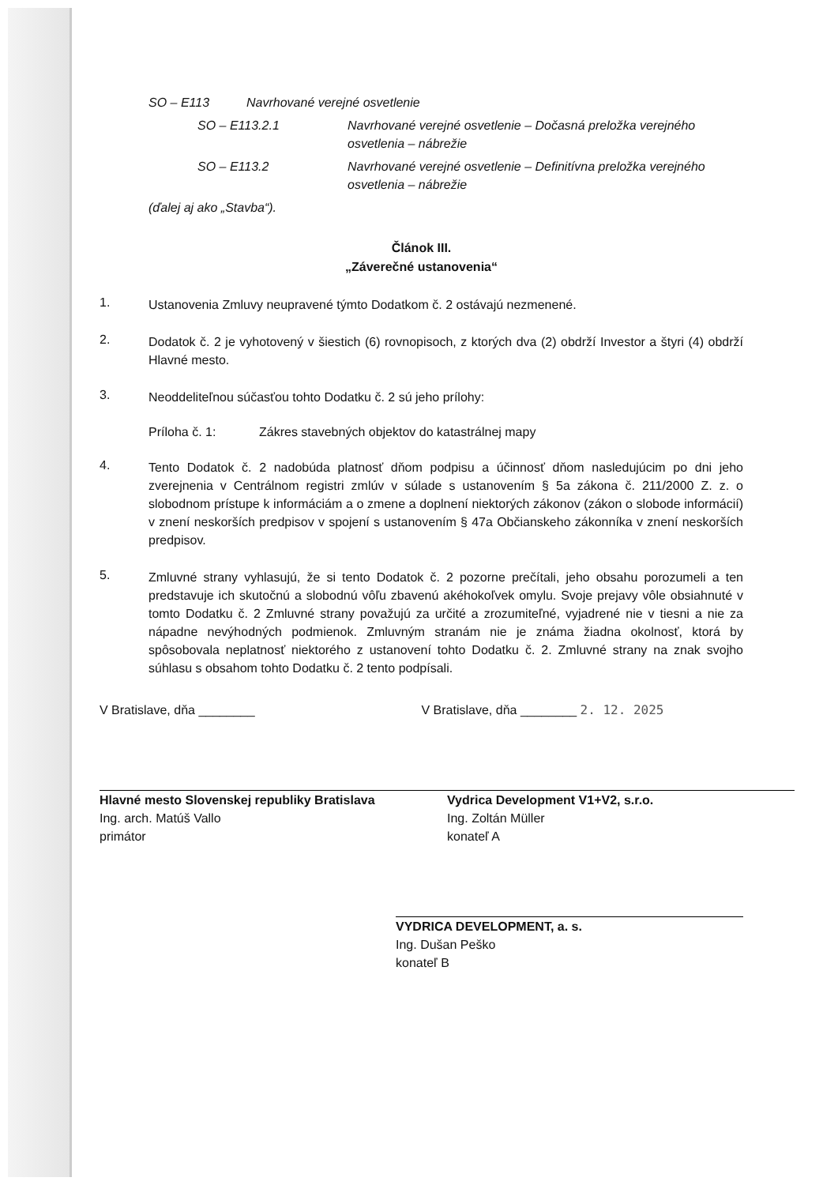SO – E113 Navrhované verejné osvetlenie
SO – E113.2.1 Navrhované verejné osvetlenie – Dočasná preložka verejného osvetlenia – nábrežie
SO – E113.2 Navrhované verejné osvetlenie – Definitívna preložka verejného osvetlenia – nábrežie
(ďalej aj ako „Stavba“).
Článok III.
„Záverečné ustanovenia“
1. Ustanovenia Zmluvy neupravené týmto Dodatkom č. 2 ostávajú nezmenené.
2. Dodatok č. 2 je vyhotovený v šiestich (6) rovnopisoch, z ktorých dva (2) obdrží Investor a štyri (4) obdrží Hlavné mesto.
3. Neoddeliteľnou súčasťou tohto Dodatku č. 2 sú jeho prílohy:
Príloha č. 1: Zákres stavebných objektov do katastrálnej mapy
4. Tento Dodatok č. 2 nadobúda platnosť dňom podpisu a účinnosť dňom nasledujúcim po dni jeho zverejnenia v Centrálnom registri zmlúv v súlade s ustanovením § 5a zákona č. 211/2000 Z. z. o slobodnom prístupe k informáciám a o zmene a doplnení niektorých zákonov (zákon o slobode informácií) v znení neskorších predpisov v spojení s ustanovením § 47a Občianskeho zákonníka v znení neskorších predpisov.
5. Zmluvné strany vyhlasujú, že si tento Dodatok č. 2 pozorne prečítali, jeho obsahu porozumeli a ten predstavuje ich skutočnú a slobodnú vôľu zbavenú akéhokoľvek omylu. Svoje prejavy vôle obsiahnuté v tomto Dodatku č. 2 Zmluvné strany považujú za určité a zrozumiteľné, vyjadrené nie v tiesni a nie za nápadne nevýhodných podmienok. Zmluvným stranám nie je známa žiadna okolnosť, ktorá by spôsobovala neplatnosť niektorého z ustanovení tohto Dodatku č. 2. Zmluvné strany na znak svojho súhlasu s obsahom tohto Dodatku č. 2 tento podpísali.
V Bratislave, dňa ________ V Bratislave, dňa ________ 2. 12. 2025
Hlavné mesto Slovenskej republiky Bratislava
Ing. arch. Matúš Vallo
primátor
Vydrica Development V1+V2, s.r.o.
Ing. Zoltán Müller
konateľ A
VYDRICA DEVELOPMENT, a. s.
Ing. Dušan Peško
konateľ B